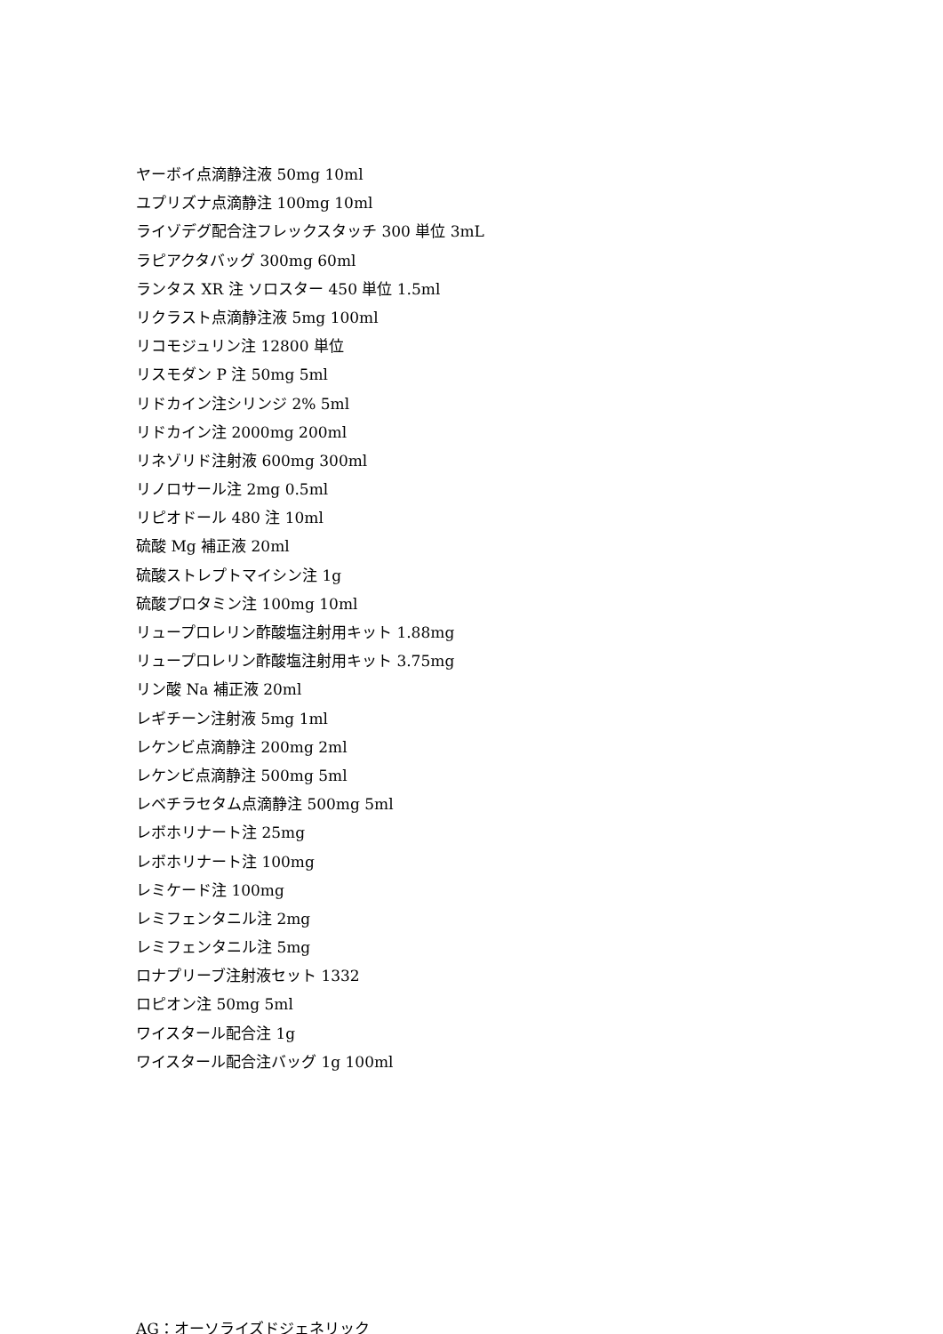ヤーボイ点滴静注液 50mg 10ml
ユプリズナ点滴静注 100mg 10ml
ライゾデグ配合注フレックスタッチ 300 単位 3mL
ラピアクタバッグ 300mg 60ml
ランタス XR 注 ソロスター 450 単位 1.5ml
リクラスト点滴静注液 5mg 100ml
リコモジュリン注 12800 単位
リスモダン P 注 50mg 5ml
リドカイン注シリンジ 2% 5ml
リドカイン注 2000mg 200ml
リネゾリド注射液 600mg 300ml
リノロサール注 2mg 0.5ml
リピオドール 480 注 10ml
硫酸 Mg 補正液 20ml
硫酸ストレプトマイシン注 1g
硫酸プロタミン注 100mg 10ml
リュープロレリン酢酸塩注射用キット 1.88mg
リュープロレリン酢酸塩注射用キット 3.75mg
リン酸 Na 補正液 20ml
レギチーン注射液 5mg 1ml
レケンビ点滴静注 200mg 2ml
レケンビ点滴静注 500mg 5ml
レベチラセタム点滴静注 500mg 5ml
レボホリナート注 25mg
レボホリナート注 100mg
レミケード注 100mg
レミフェンタニル注 2mg
レミフェンタニル注 5mg
ロナプリーブ注射液セット 1332
ロピオン注 50mg 5ml
ワイスタール配合注 1g
ワイスタール配合注バッグ 1g 100ml
AG：オーソライズドジェネリック